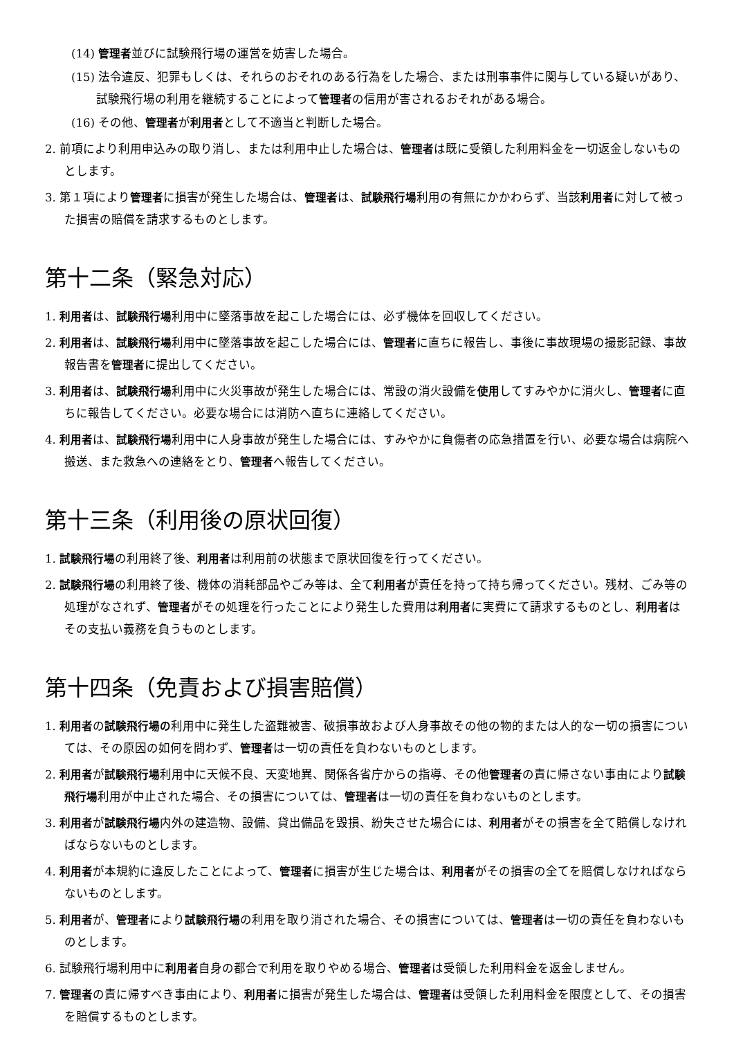(14) 管理者並びに試験飛行場の運営を妨害した場合。
(15) 法令違反、犯罪もしくは、それらのおそれのある行為をした場合、または刑事事件に関与している疑いがあり、試験飛行場の利用を継続することによって管理者の信用が害されるおそれがある場合。
(16) その他、管理者が利用者として不適当と判断した場合。
2. 前項により利用申込みの取り消し、または利用中止した場合は、管理者は既に受領した利用料金を一切返金しないものとします。
3. 第１項により管理者に損害が発生した場合は、管理者は、試験飛行場利用の有無にかかわらず、当該利用者に対して被った損害の賠償を請求するものとします。
第十二条（緊急対応）
1. 利用者は、試験飛行場利用中に墜落事故を起こした場合には、必ず機体を回収してください。
2. 利用者は、試験飛行場利用中に墜落事故を起こした場合には、管理者に直ちに報告し、事後に事故現場の撮影記録、事故報告書を管理者に提出してください。
3. 利用者は、試験飛行場利用中に火災事故が発生した場合には、常設の消火設備を使用してすみやかに消火し、管理者に直ちに報告してください。必要な場合には消防へ直ちに連絡してください。
4. 利用者は、試験飛行場利用中に人身事故が発生した場合には、すみやかに負傷者の応急措置を行い、必要な場合は病院へ搬送、また救急への連絡をとり、管理者へ報告してください。
第十三条（利用後の原状回復）
1. 試験飛行場の利用終了後、利用者は利用前の状態まで原状回復を行ってください。
2. 試験飛行場の利用終了後、機体の消耗部品やごみ等は、全て利用者が責任を持って持ち帰ってください。残材、ごみ等の処理がなされず、管理者がその処理を行ったことにより発生した費用は利用者に実費にて請求するものとし、利用者はその支払い義務を負うものとします。
第十四条（免責および損害賠償）
1. 利用者の試験飛行場の利用中に発生した盗難被害、破損事故および人身事故その他の物的または人的な一切の損害については、その原因の如何を問わず、管理者は一切の責任を負わないものとします。
2. 利用者が試験飛行場利用中に天候不良、天変地異、関係各省庁からの指導、その他管理者の責に帰さない事由により試験飛行場利用が中止された場合、その損害については、管理者は一切の責任を負わないものとします。
3. 利用者が試験飛行場内外の建造物、設備、貸出備品を毀損、紛失させた場合には、利用者がその損害を全て賠償しなければならないものとします。
4. 利用者が本規約に違反したことによって、管理者に損害が生じた場合は、利用者がその損害の全てを賠償しなければならないものとします。
5. 利用者が、管理者により試験飛行場の利用を取り消された場合、その損害については、管理者は一切の責任を負わないものとします。
6. 試験飛行場利用中に利用者自身の都合で利用を取りやめる場合、管理者は受領した利用料金を返金しません。
7. 管理者の責に帰すべき事由により、利用者に損害が発生した場合は、管理者は受領した利用料金を限度として、その損害を賠償するものとします。